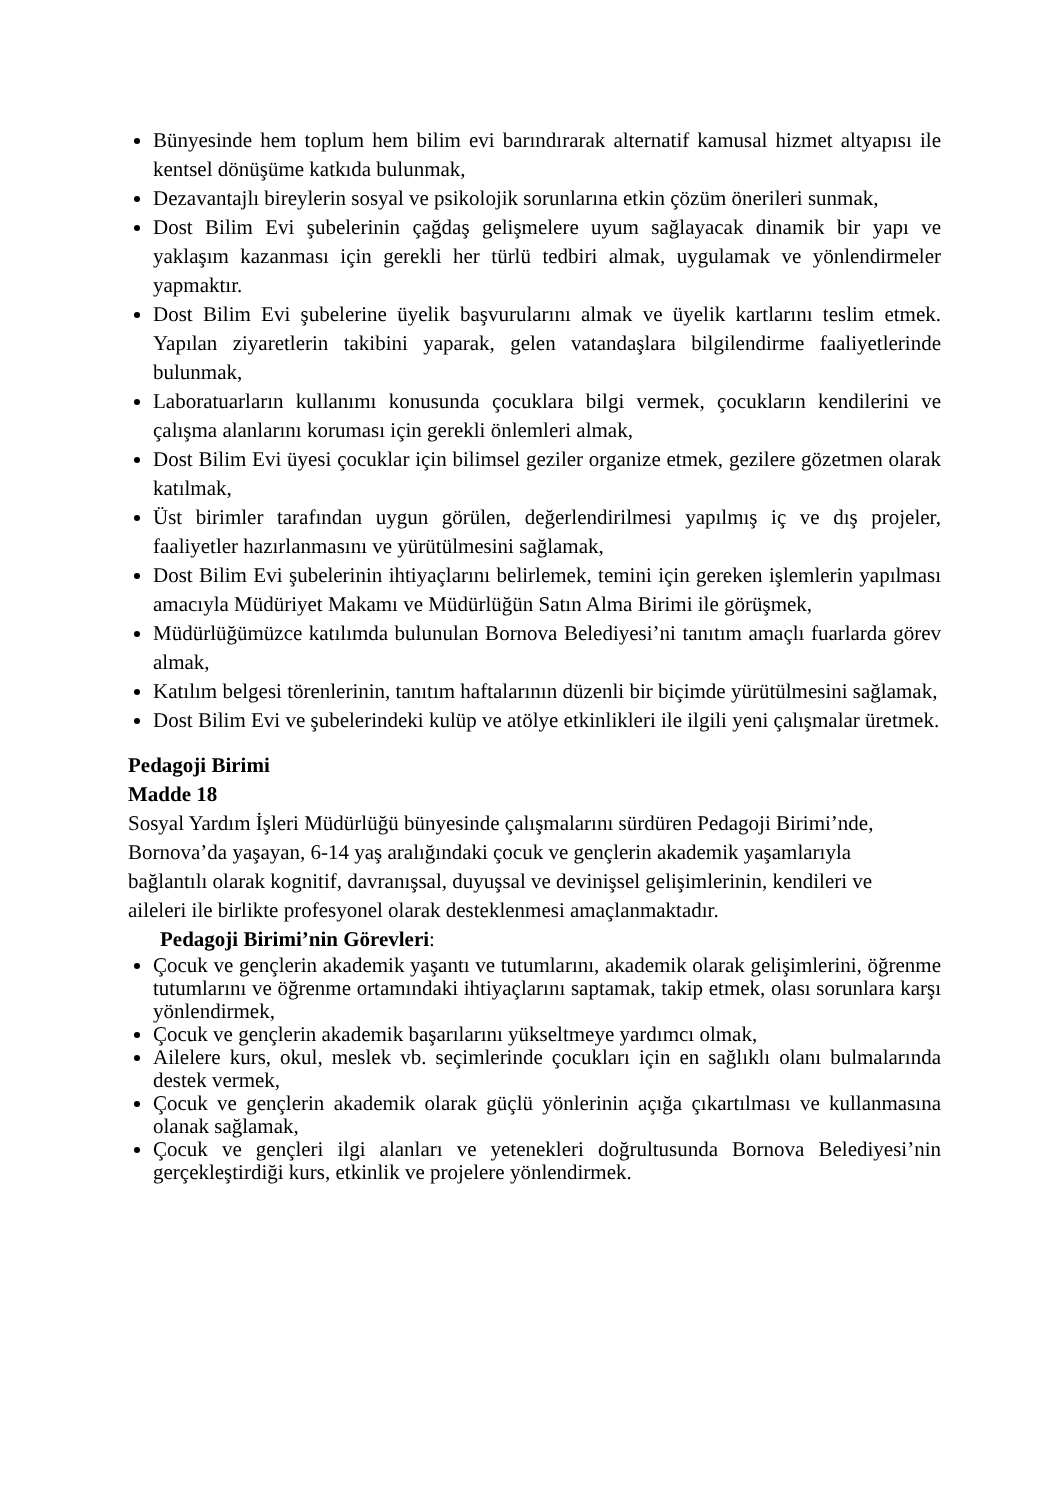Bünyesinde hem toplum hem bilim evi barındırarak alternatif kamusal hizmet altyapısı ile kentsel dönüşüme katkıda bulunmak,
Dezavantajlı bireylerin sosyal ve psikolojik sorunlarına etkin çözüm önerileri sunmak,
Dost Bilim Evi şubelerinin çağdaş gelişmelere uyum sağlayacak dinamik bir yapı ve yaklaşım kazanması için gerekli her türlü tedbiri almak, uygulamak ve yönlendirmeler yapmaktır.
Dost Bilim Evi şubelerine üyelik başvurularını almak ve üyelik kartlarını teslim etmek. Yapılan ziyaretlerin takibini yaparak, gelen vatandaşlara bilgilendirme faaliyetlerinde bulunmak,
Laboratuarların kullanımı konusunda çocuklara bilgi vermek, çocukların kendilerini ve çalışma alanlarını koruması için gerekli önlemleri almak,
Dost Bilim Evi üyesi çocuklar için bilimsel geziler organize etmek, gezilere gözetmen olarak katılmak,
Üst birimler tarafından uygun görülen, değerlendirilmesi yapılmış iç ve dış projeler, faaliyetler hazırlanmasını ve yürütülmesini sağlamak,
Dost Bilim Evi şubelerinin ihtiyaçlarını belirlemek, temini için gereken işlemlerin yapılması amacıyla Müdüriyet Makamı ve Müdürlüğün Satın Alma Birimi ile görüşmek,
Müdürlüğümüzce katılımda bulunulan Bornova Belediyesi’ni tanıtım amaçlı fuarlarda görev almak,
Katılım belgesi törenlerinin, tanıtım haftalarının düzenli bir biçimde yürütülmesini sağlamak,
Dost Bilim Evi ve şubelerindeki kulüp ve atölye etkinlikleri ile ilgili yeni çalışmalar üretmek.
Pedagoji Birimi
Madde 18
Sosyal Yardım İşleri Müdürlüğü bünyesinde çalışmalarını sürdüren Pedagoji Birimi’nde,
Bornova’da yaşayan, 6-14 yaş aralığındaki çocuk ve gençlerin akademik yaşamlarıyla
bağlantılı olarak kognitif, davranışsal, duyuşsal ve devinişsel gelişimlerinin, kendileri ve
aileleri ile birlikte profesyonel olarak desteklenmesi amaçlanmaktadır.
Pedagoji Birimi’nin Görevleri:
Çocuk ve gençlerin akademik yaşantı ve tutumlarını, akademik olarak gelişimlerini, öğrenme tutumlarını ve öğrenme ortamındaki ihtiyaçlarını saptamak, takip etmek, olası sorunlara karşı yönlendirmek,
Çocuk ve gençlerin akademik başarılarını yükseltmeye yardımcı olmak,
Ailelere kurs, okul, meslek vb. seçimlerinde çocukları için en sağlıklı olanı bulmalarında destek vermek,
Çocuk ve gençlerin akademik olarak güçlü yönlerinin açığa çıkartılması ve kullanmasına olanak sağlamak,
Çocuk ve gençleri ilgi alanları ve yetenekleri doğrultusunda Bornova Belediyesi’nin gerçekleştirdiği kurs, etkinlik ve projelere yönlendirmek.